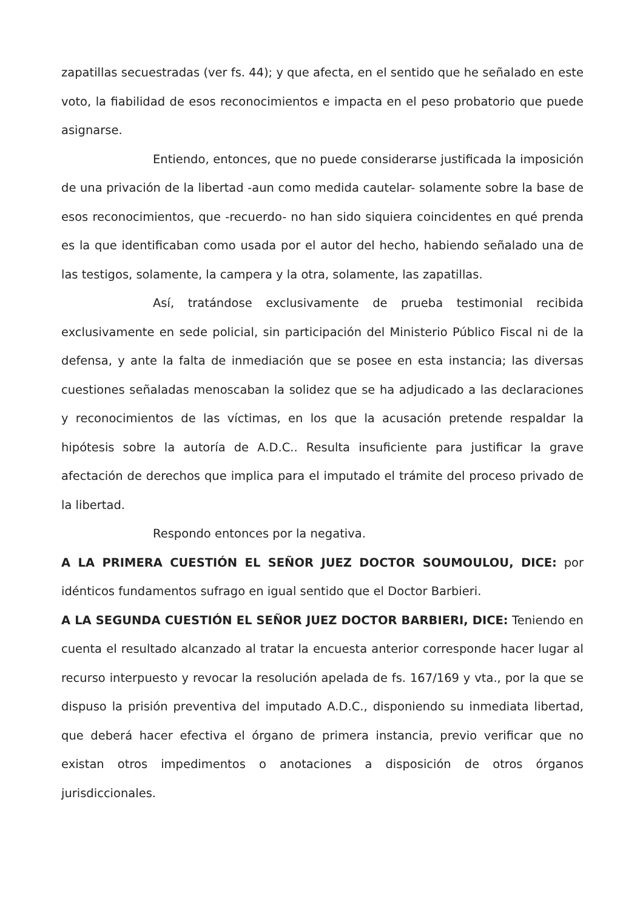zapatillas secuestradas (ver fs. 44); y que afecta, en el sentido que he señalado en este voto, la fiabilidad de esos reconocimientos e impacta en el peso probatorio que puede asignarse.
Entiendo, entonces, que no puede considerarse justificada la imposición de una privación de la libertad -aun como medida cautelar- solamente sobre la base de esos reconocimientos, que -recuerdo- no han sido siquiera coincidentes en qué prenda es la que identificaban como usada por el autor del hecho, habiendo señalado una de las testigos, solamente, la campera y la otra, solamente, las zapatillas.
Así, tratándose exclusivamente de prueba testimonial recibida exclusivamente en sede policial, sin participación del Ministerio Público Fiscal ni de la defensa, y ante la falta de inmediación que se posee en esta instancia; las diversas cuestiones señaladas menoscaban la solidez que se ha adjudicado a las declaraciones y reconocimientos de las víctimas, en los que la acusación pretende respaldar la hipótesis sobre la autoría de A.D.C.. Resulta insuficiente para justificar la grave afectación de derechos que implica para el imputado el trámite del proceso privado de la libertad.
Respondo entonces por la negativa.
A LA PRIMERA CUESTIÓN EL SEÑOR JUEZ DOCTOR SOUMOULOU, DICE: por idénticos fundamentos sufrago en igual sentido que el Doctor Barbieri.
A LA SEGUNDA CUESTIÓN EL SEÑOR JUEZ DOCTOR BARBIERI, DICE: Teniendo en cuenta el resultado alcanzado al tratar la encuesta anterior corresponde hacer lugar al recurso interpuesto y revocar la resolución apelada de fs. 167/169 y vta., por la que se dispuso la prisión preventiva del imputado A.D.C., disponiendo su inmediata libertad, que deberá hacer efectiva el órgano de primera instancia, previo verificar que no existan otros impedimentos o anotaciones a disposición de otros órganos jurisdiccionales.